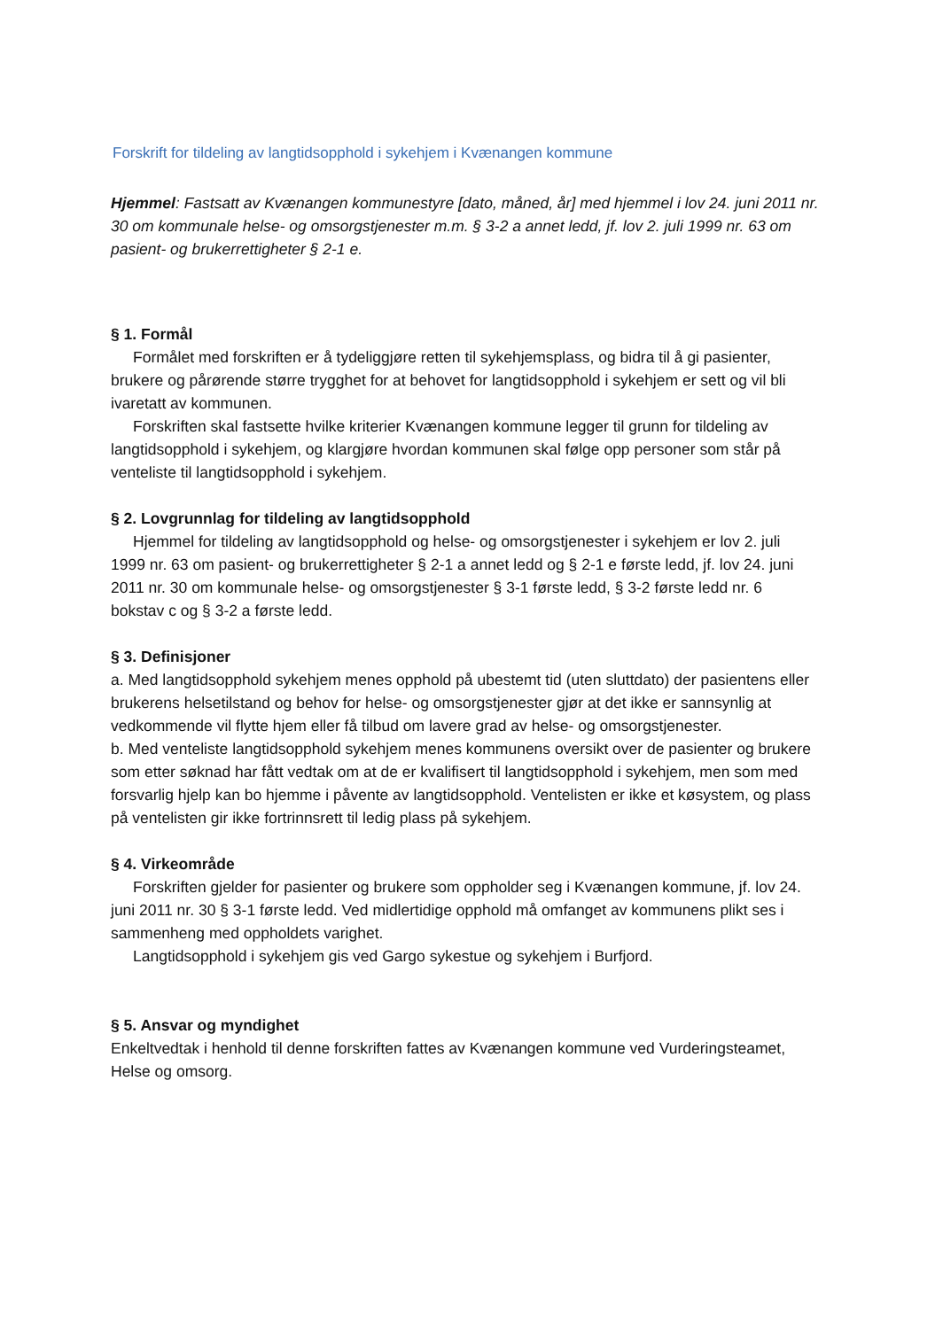Forskrift for tildeling av langtidsopphold i sykehjem i Kvænangen kommune
Hjemmel: Fastsatt av Kvænangen kommunestyre [dato, måned, år] med hjemmel i lov 24. juni 2011 nr. 30 om kommunale helse- og omsorgstjenester m.m. § 3-2 a annet ledd, jf. lov 2. juli 1999 nr. 63 om pasient- og brukerrettigheter § 2-1 e.
§ 1. Formål
Formålet med forskriften er å tydeliggjøre retten til sykehjemsplass, og bidra til å gi pasienter, brukere og pårørende større trygghet for at behovet for langtidsopphold i sykehjem er sett og vil bli ivaretatt av kommunen.
Forskriften skal fastsette hvilke kriterier Kvænangen kommune legger til grunn for tildeling av langtidsopphold i sykehjem, og klargjøre hvordan kommunen skal følge opp personer som står på venteliste til langtidsopphold i sykehjem.
§ 2. Lovgrunnlag for tildeling av langtidsopphold
Hjemmel for tildeling av langtidsopphold og helse- og omsorgstjenester i sykehjem er lov 2. juli 1999 nr. 63 om pasient- og brukerrettigheter § 2-1 a annet ledd og § 2-1 e første ledd, jf. lov 24. juni 2011 nr. 30 om kommunale helse- og omsorgstjenester § 3-1 første ledd, § 3-2 første ledd nr. 6 bokstav c og § 3-2 a første ledd.
§ 3. Definisjoner
a. Med langtidsopphold sykehjem menes opphold på ubestemt tid (uten sluttdato) der pasientens eller brukerens helsetilstand og behov for helse- og omsorgstjenester gjør at det ikke er sannsynlig at vedkommende vil flytte hjem eller få tilbud om lavere grad av helse- og omsorgstjenester.
b. Med venteliste langtidsopphold sykehjem menes kommunens oversikt over de pasienter og brukere som etter søknad har fått vedtak om at de er kvalifisert til langtidsopphold i sykehjem, men som med forsvarlig hjelp kan bo hjemme i påvente av langtidsopphold. Ventelisten er ikke et køsystem, og plass på ventelisten gir ikke fortrinnsrett til ledig plass på sykehjem.
§ 4. Virkeområde
Forskriften gjelder for pasienter og brukere som oppholder seg i Kvænangen kommune, jf. lov 24. juni 2011 nr. 30 § 3-1 første ledd. Ved midlertidige opphold må omfanget av kommunens plikt ses i sammenheng med oppholdets varighet.
Langtidsopphold i sykehjem gis ved Gargo sykestue og sykehjem i Burfjord.
§ 5. Ansvar og myndighet
Enkeltvedtak i henhold til denne forskriften fattes av Kvænangen kommune ved Vurderingsteamet, Helse og omsorg.